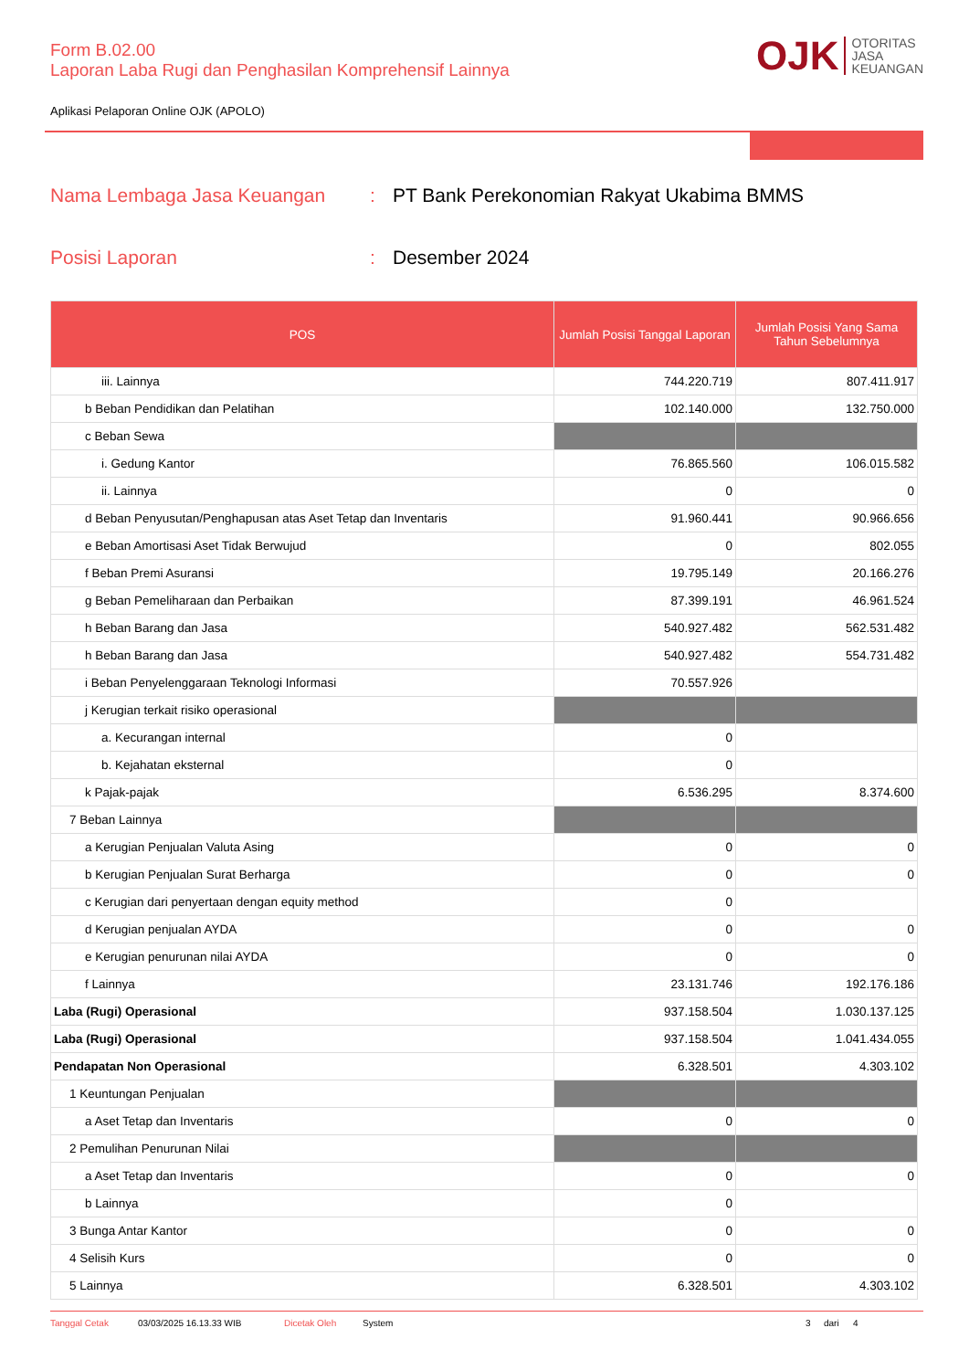Form B.02.00
Laporan Laba Rugi dan Penghasilan Komprehensif Lainnya
OJK OTORITAS
JASA
KEUANGAN
Aplikasi Pelaporan Online OJK (APOLO)
Nama Lembaga Jasa Keuangan: PT Bank Perekonomian Rakyat Ukabima BMMS
Posisi Laporan: Desember 2024
| POS | Jumlah Posisi Tanggal Laporan | Jumlah Posisi Yang Sama Tahun Sebelumnya |
| --- | --- | --- |
| iii. Lainnya | 744.220.719 | 807.411.917 |
| b Beban Pendidikan dan Pelatihan | 102.140.000 | 132.750.000 |
| c Beban Sewa | | |
| i. Gedung Kantor | 76.865.560 | 106.015.582 |
| ii. Lainnya | 0 | 0 |
| d Beban Penyusutan/Penghapusan atas Aset Tetap dan Inventaris | 91.960.441 | 90.966.656 |
| e Beban Amortisasi Aset Tidak Berwujud | 0 | 802.055 |
| f Beban Premi Asuransi | 19.795.149 | 20.166.276 |
| g Beban Pemeliharaan dan Perbaikan | 87.399.191 | 46.961.524 |
| h Beban Barang dan Jasa | 540.927.482 | 562.531.482 |
| h Beban Barang dan Jasa | 540.927.482 | 554.731.482 |
| i Beban Penyelenggaraan Teknologi Informasi | 70.557.926 | |
| j Kerugian terkait risiko operasional | | |
| a. Kecurangan internal | 0 | |
| b. Kejahatan eksternal | 0 | |
| k Pajak-pajak | 6.536.295 | 8.374.600 |
| 7 Beban Lainnya | | |
| a Kerugian Penjualan Valuta Asing | 0 | 0 |
| b Kerugian Penjualan Surat Berharga | 0 | 0 |
| c Kerugian dari penyertaan dengan equity method | 0 | |
| d Kerugian penjualan AYDA | 0 | 0 |
| e Kerugian penurunan nilai AYDA | 0 | 0 |
| f Lainnya | 23.131.746 | 192.176.186 |
| Laba (Rugi) Operasional | 937.158.504 | 1.030.137.125 |
| Laba (Rugi) Operasional | 937.158.504 | 1.041.434.055 |
| Pendapatan Non Operasional | 6.328.501 | 4.303.102 |
| 1 Keuntungan Penjualan | | |
| a Aset Tetap dan Inventaris | 0 | 0 |
| 2 Pemulihan Penurunan Nilai | | |
| a Aset Tetap dan Inventaris | 0 | 0 |
| b Lainnya | 0 | |
| 3 Bunga Antar Kantor | 0 | 0 |
| 4 Selisih Kurs | 0 | 0 |
| 5 Lainnya | 6.328.501 | 4.303.102 |
Tanggal Cetak 03/03/2025 16.13.33 WIB Dicetak Oleh System 3 dari 4